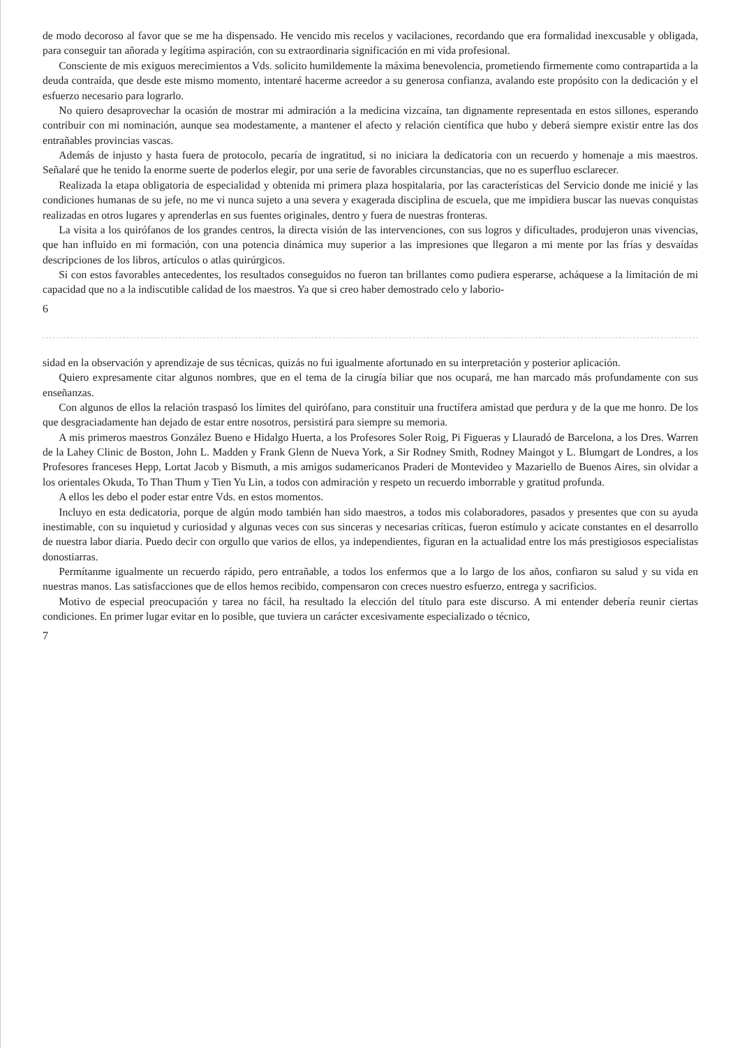de modo decoroso al favor que se me ha dispensado. He vencido mis recelos y vacilaciones, recordando que era formalidad inexcusable y obligada, para conseguir tan añorada y legítima aspiración, con su extraordinaria significación en mi vida profesional.
Consciente de mis exiguos merecimientos a Vds. solicito humildemente la máxima benevolencia, prometiendo firmemente como contrapartida a la deuda contraída, que desde este mismo momento, intentaré hacerme acreedor a su generosa confianza, avalando este propósito con la dedicación y el esfuerzo necesario para lograrlo.
No quiero desaprovechar la ocasión de mostrar mi admiración a la medicina vizcaína, tan dignamente representada en estos sillones, esperando contribuir con mi nominación, aunque sea modestamente, a mantener el afecto y relación científica que hubo y deberá siempre existir entre las dos entrañables provincias vascas.
Además de injusto y hasta fuera de protocolo, pecaría de ingratitud, si no iniciara la dedicatoria con un recuerdo y homenaje a mis maestros. Señalaré que he tenido la enorme suerte de poderlos elegir, por una serie de favorables circunstancias, que no es superfluo esclarecer.
Realizada la etapa obligatoria de especialidad y obtenida mi primera plaza hospitalaria, por las características del Servicio donde me inicié y las condiciones humanas de su jefe, no me vi nunca sujeto a una severa y exagerada disciplina de escuela, que me impidiera buscar las nuevas conquistas realizadas en otros lugares y aprenderlas en sus fuentes originales, dentro y fuera de nuestras fronteras.
La visita a los quirófanos de los grandes centros, la directa visión de las intervenciones, con sus logros y dificultades, produjeron unas vivencias, que han influido en mi formación, con una potencia dinámica muy superior a las impresiones que llegaron a mi mente por las frías y desvaídas descripciones de los libros, artículos o atlas quirúrgicos.
Si con estos favorables antecedentes, los resultados conseguidos no fueron tan brillantes como pudiera esperarse, acháquese a la limitación de mi capacidad que no a la indiscutible calidad de los maestros. Ya que si creo haber demostrado celo y laborio-
6
sidad en la observación y aprendizaje de sus técnicas, quizás no fui igualmente afortunado en su interpretación y posterior aplicación.
Quiero expresamente citar algunos nombres, que en el tema de la cirugía biliar que nos ocupará, me han marcado más profundamente con sus enseñanzas.
Con algunos de ellos la relación traspasó los límites del quirófano, para constituir una fructífera amistad que perdura y de la que me honro. De los que desgraciadamente han dejado de estar entre nosotros, persistirá para siempre su memoria.
A mis primeros maestros González Bueno e Hidalgo Huerta, a los Profesores Soler Roig, Pi Figueras y Llauradó de Barcelona, a los Dres. Warren de la Lahey Clinic de Boston, John L. Madden y Frank Glenn de Nueva York, a Sir Rodney Smith, Rodney Maingot y L. Blumgart de Londres, a los Profesores franceses Hepp, Lortat Jacob y Bismuth, a mis amigos sudamericanos Praderi de Montevideo y Mazariello de Buenos Aires, sin olvidar a los orientales Okuda, To Than Thum y Tien Yu Lin, a todos con admiración y respeto un recuerdo imborrable y gratitud profunda.
A ellos les debo el poder estar entre Vds. en estos momentos.
Incluyo en esta dedicatoria, porque de algún modo también han sido maestros, a todos mis colaboradores, pasados y presentes que con su ayuda inestimable, con su inquietud y curiosidad y algunas veces con sus sinceras y necesarias críticas, fueron estímulo y acicate constantes en el desarrollo de nuestra labor diaria. Puedo decir con orgullo que varios de ellos, ya independientes, figuran en la actualidad entre los más prestigiosos especialistas donostiarras.
Permítanme igualmente un recuerdo rápido, pero entrañable, a todos los enfermos que a lo largo de los años, confiaron su salud y su vida en nuestras manos. Las satisfacciones que de ellos hemos recibido, compensaron con creces nuestro esfuerzo, entrega y sacrificios.
Motivo de especial preocupación y tarea no fácil, ha resultado la elección del título para este discurso. A mi entender debería reunir ciertas condiciones. En primer lugar evitar en lo posible, que tuviera un carácter excesivamente especializado o técnico,
7